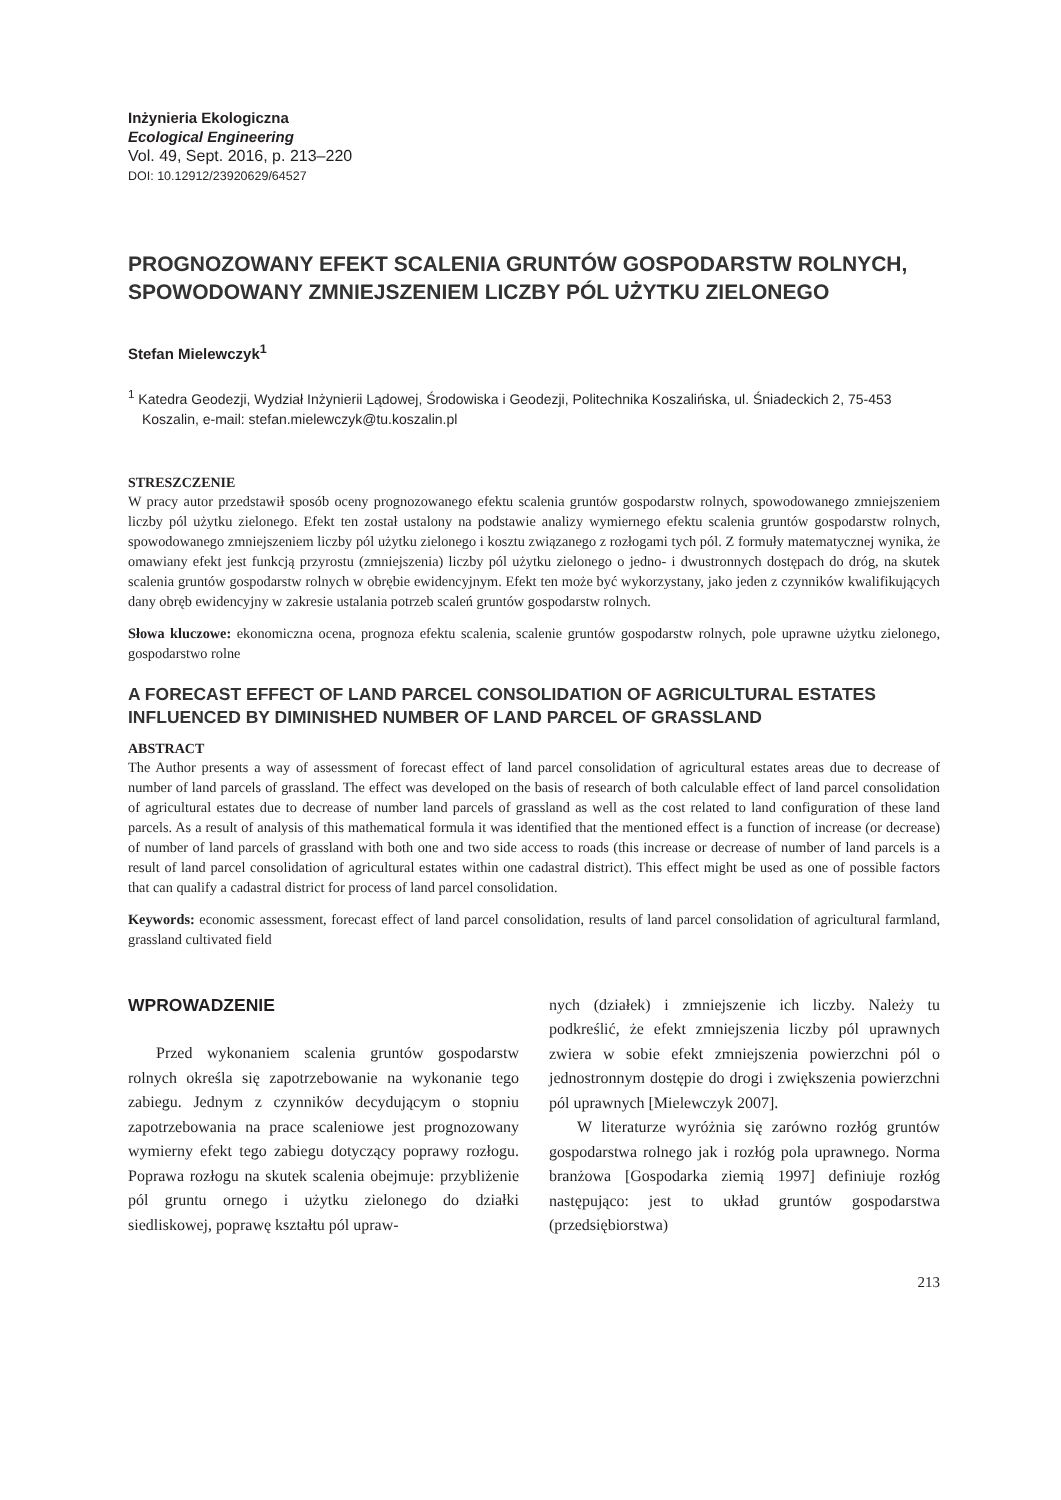Inżynieria Ekologiczna
Ecological Engineering
Vol. 49, Sept. 2016, p. 213–220
DOI: 10.12912/23920629/64527
PROGNOZOWANY EFEKT SCALENIA GRUNTÓW GOSPODARSTW ROLNYCH, SPOWODOWANY ZMNIEJSZENIEM LICZBY PÓL UŻYTKU ZIELONEGO
Stefan Mielewczyk<sup>1</sup>
<sup>1</sup> Katedra Geodezji, Wydział Inżynierii Lądowej, Środowiska i Geodezji, Politechnika Koszalińska, ul. Śniadeckich 2, 75-453 Koszalin, e-mail: stefan.mielewczyk@tu.koszalin.pl
STRESZCZENIE
W pracy autor przedstawił sposób oceny prognozowanego efektu scalenia gruntów gospodarstw rolnych, spowodowanego zmniejszeniem liczby pól użytku zielonego. Efekt ten został ustalony na podstawie analizy wymiernego efektu scalenia gruntów gospodarstw rolnych, spowodowanego zmniejszeniem liczby pól użytku zielonego i kosztu związanego z rozłogami tych pól. Z formuły matematycznej wynika, że omawiany efekt jest funkcją przyrostu (zmniejszenia) liczby pól użytku zielonego o jedno- i dwustronnych dostępach do dróg, na skutek scalenia gruntów gospodarstw rolnych w obrębie ewidencyjnym. Efekt ten może być wykorzystany, jako jeden z czynników kwalifikujących dany obręb ewidencyjny w zakresie ustalania potrzeb scaleń gruntów gospodarstw rolnych.
Słowa kluczowe: ekonomiczna ocena, prognoza efektu scalenia, scalenie gruntów gospodarstw rolnych, pole uprawne użytku zielonego, gospodarstwo rolne
A FORECAST EFFECT OF LAND PARCEL CONSOLIDATION OF AGRICULTURAL ESTATES INFLUENCED BY DIMINISHED NUMBER OF LAND PARCEL OF GRASSLAND
ABSTRACT
The Author presents a way of assessment of forecast effect of land parcel consolidation of agricultural estates areas due to decrease of number of land parcels of grassland. The effect was developed on the basis of research of both calculable effect of land parcel consolidation of agricultural estates due to decrease of number land parcels of grassland as well as the cost related to land configuration of these land parcels. As a result of analysis of this mathematical formula it was identified that the mentioned effect is a function of increase (or decrease) of number of land parcels of grassland with both one and two side access to roads (this increase or decrease of number of land parcels is a result of land parcel consolidation of agricultural estates within one cadastral district). This effect might be used as one of possible factors that can qualify a cadastral district for process of land parcel consolidation.
Keywords: economic assessment, forecast effect of land parcel consolidation, results of land parcel consolidation of agricultural farmland, grassland cultivated field
WPROWADZENIE
Przed wykonaniem scalenia gruntów gospodarstw rolnych określa się zapotrzebowanie na wykonanie tego zabiegu. Jednym z czynników decydującym o stopniu zapotrzebowania na prace scaleniowe jest prognozowany wymierny efekt tego zabiegu dotyczący poprawy rozłogu. Poprawa rozłogu na skutek scalenia obejmuje: przybliżenie pól gruntu ornego i użytku zielonego do działki siedliskowej, poprawę kształtu pól upraw-
nych (działek) i zmniejszenie ich liczby. Należy tu podkreślić, że efekt zmniejszenia liczby pól uprawnych zwiera w sobie efekt zmniejszenia powierzchni pól o jednostronnym dostępie do drogi i zwiększenia powierzchni pól uprawnych [Mielewczyk 2007].
W literaturze wyróżnia się zarówno rozłóg gruntów gospodarstwa rolnego jak i rozłóg pola uprawnego. Norma branżowa [Gospodarka ziemią 1997] definiuje rozłóg następująco: jest to układ gruntów gospodarstwa (przedsiębiorstwa)
213